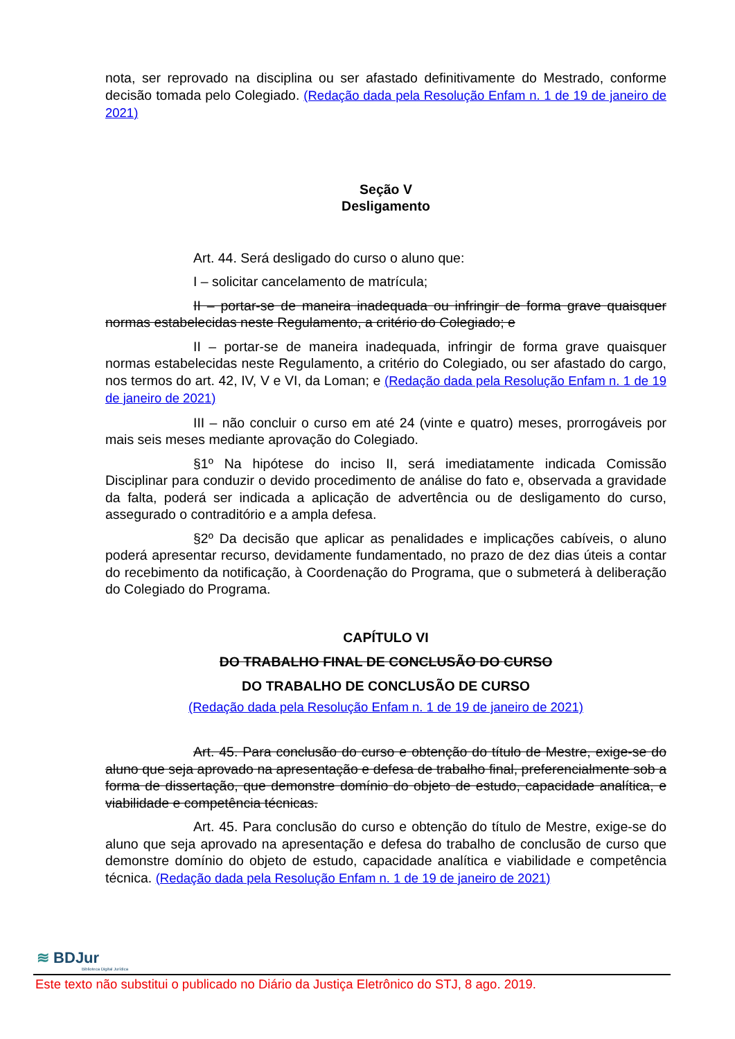nota, ser reprovado na disciplina ou ser afastado definitivamente do Mestrado, conforme decisão tomada pelo Colegiado. (Redação dada pela Resolução Enfam n. 1 de 19 de janeiro de 2021)
Seção V
Desligamento
Art. 44. Será desligado do curso o aluno que:
I – solicitar cancelamento de matrícula;
II – portar-se de maneira inadequada ou infringir de forma grave quaisquer normas estabelecidas neste Regulamento, a critério do Colegiado; e
II – portar-se de maneira inadequada, infringir de forma grave quaisquer normas estabelecidas neste Regulamento, a critério do Colegiado, ou ser afastado do cargo, nos termos do art. 42, IV, V e VI, da Loman; e (Redação dada pela Resolução Enfam n. 1 de 19 de janeiro de 2021)
III – não concluir o curso em até 24 (vinte e quatro) meses, prorrogáveis por mais seis meses mediante aprovação do Colegiado.
§1º Na hipótese do inciso II, será imediatamente indicada Comissão Disciplinar para conduzir o devido procedimento de análise do fato e, observada a gravidade da falta, poderá ser indicada a aplicação de advertência ou de desligamento do curso, assegurado o contraditório e a ampla defesa.
§2º Da decisão que aplicar as penalidades e implicações cabíveis, o aluno poderá apresentar recurso, devidamente fundamentado, no prazo de dez dias úteis a contar do recebimento da notificação, à Coordenação do Programa, que o submeterá à deliberação do Colegiado do Programa.
CAPÍTULO VI
DO TRABALHO FINAL DE CONCLUSÃO DO CURSO
DO TRABALHO DE CONCLUSÃO DE CURSO
(Redação dada pela Resolução Enfam n. 1 de 19 de janeiro de 2021)
Art. 45. Para conclusão do curso e obtenção do título de Mestre, exige-se do aluno que seja aprovado na apresentação e defesa de trabalho final, preferencialmente sob a forma de dissertação, que demonstre domínio do objeto de estudo, capacidade analítica, e viabilidade e competência técnicas.
Art. 45. Para conclusão do curso e obtenção do título de Mestre, exige-se do aluno que seja aprovado na apresentação e defesa do trabalho de conclusão de curso que demonstre domínio do objeto de estudo, capacidade analítica e viabilidade e competência técnica. (Redação dada pela Resolução Enfam n. 1 de 19 de janeiro de 2021)
≋ BDJur
Biblioteca Digital Jurídica
Este texto não substitui o publicado no Diário da Justiça Eletrônico do STJ, 8 ago. 2019.